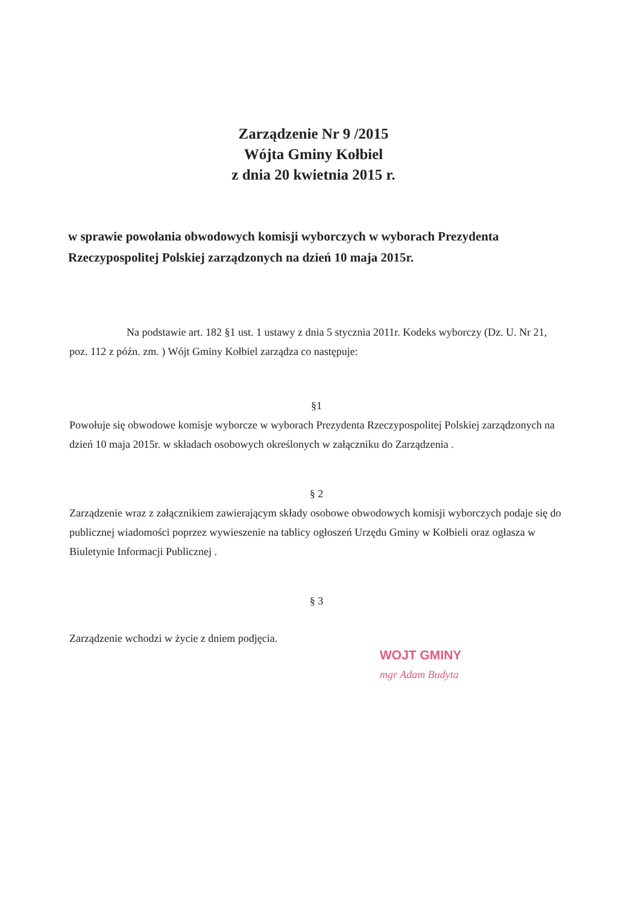Zarządzenie Nr 9 /2015
Wójta Gminy Kołbiel
z dnia 20 kwietnia 2015 r.
w sprawie powołania obwodowych komisji wyborczych w wyborach Prezydenta Rzeczypospolitej Polskiej zarządzonych na dzień 10 maja 2015r.
Na podstawie art. 182 §1 ust. 1 ustawy z dnia 5 stycznia 2011r. Kodeks wyborczy (Dz. U. Nr 21, poz. 112 z późn. zm. ) Wójt Gminy Kołbiel zarządza co następuje:
§1
Powołuje się obwodowe komisje wyborcze w wyborach Prezydenta Rzeczypospolitej Polskiej zarządzonych na dzień 10 maja 2015r. w składach osobowych określonych w załączniku do Zarządzenia .
§ 2
Zarządzenie wraz z załącznikiem zawierającym składy osobowe obwodowych komisji wyborczych podaje się do publicznej wiadomości poprzez wywieszenie na tablicy ogłoszeń Urzędu Gminy w Kołbieli oraz ogłasza w Biuletynie Informacji Publicznej .
§ 3
Zarządzenie wchodzi w życie z dniem podjęcia.
WOJT GMINY
mgr Adam Budyta